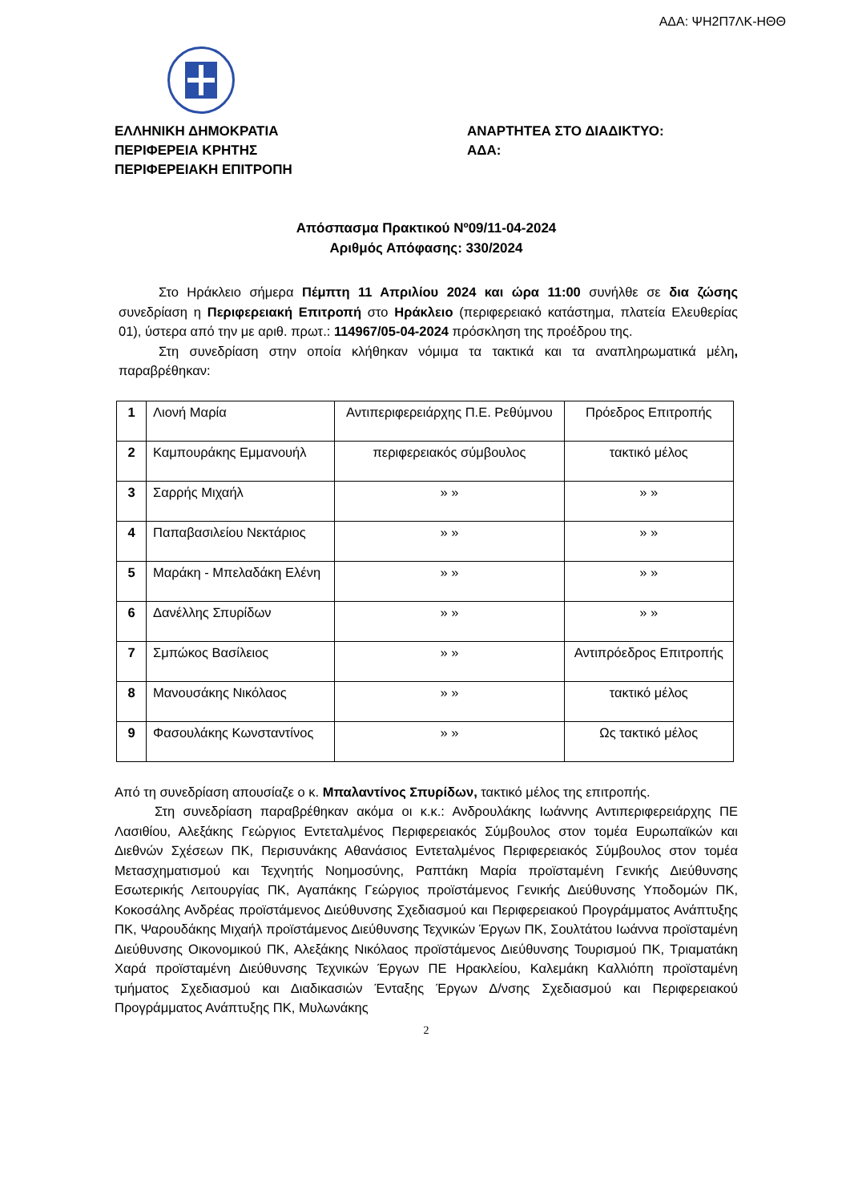ΑΔΑ: ΨΗ2Π7ΛΚ-ΗΘΘ
ΕΛΛΗΝΙΚΗ ΔΗΜΟΚΡΑΤΙΑ
ΠΕΡΙΦΕΡΕΙΑ ΚΡΗΤΗΣ
ΠΕΡΙΦΕΡΕΙΑΚΗ ΕΠΙΤΡΟΠΗ
ΑΝΑΡΤΗΤΕΑ ΣΤΟ ΔΙΑΔΙΚΤΥΟ:
ΑΔΑ:
Απόσπασμα Πρακτικού Νº09/11-04-2024
Αριθμός Απόφασης: 330/2024
Στο Ηράκλειο σήμερα Πέμπτη 11 Απριλίου 2024 και ώρα 11:00 συνήλθε σε δια ζώσης συνεδρίαση η Περιφερειακή Επιτροπή στο Ηράκλειο (περιφερειακό κατάστημα, πλατεία Ελευθερίας 01), ύστερα από την με αριθ. πρωτ.: 114967/05-04-2024 πρόσκληση της προέδρου της.
Στη συνεδρίαση στην οποία κλήθηκαν νόμιμα τα τακτικά και τα αναπληρωματικά μέλη, παραβρέθηκαν:
| 1 | Λιονή Μαρία | Αντιπεριφερειάρχης Π.Ε. Ρεθύμνου | Πρόεδρος Επιτροπής |
| 2 | Καμπουράκης Εμμανουήλ | περιφερειακός σύμβουλος | τακτικό μέλος |
| 3 | Σαρρής Μιχαήλ | » » | » » |
| 4 | Παπαβασιλείου Νεκτάριος | » » | » » |
| 5 | Μαράκη - Μπελαδάκη Ελένη | » » | » » |
| 6 | Δανέλλης Σπυρίδων | » » | » » |
| 7 | Σμπώκος Βασίλειος | » » | Αντιπρόεδρος Επιτροπής |
| 8 | Μανουσάκης Νικόλαος | » » | τακτικό μέλος |
| 9 | Φασουλάκης Κωνσταντίνος | » » | Ως τακτικό μέλος |
Από τη συνεδρίαση απουσίαζε ο κ. Μπαλαντίνος Σπυρίδων, τακτικό μέλος της επιτροπής.
Στη συνεδρίαση παραβρέθηκαν ακόμα οι κ.κ.: Ανδρουλάκης Ιωάννης Αντιπεριφερειάρχης ΠΕ Λασιθίου, Αλεξάκης Γεώργιος Εντεταλμένος Περιφερειακός Σύμβουλος στον τομέα Ευρωπαϊκών και Διεθνών Σχέσεων ΠΚ, Περισυνάκης Αθανάσιος Εντεταλμένος Περιφερειακός Σύμβουλος στον τομέα Μετασχηματισμού και Τεχνητής Νοημοσύνης, Ραπτάκη Μαρία προϊσταμένη Γενικής Διεύθυνσης Εσωτερικής Λειτουργίας ΠΚ, Αγαπάκης Γεώργιος προϊστάμενος Γενικής Διεύθυνσης Υποδομών ΠΚ, Κοκοσάλης Ανδρέας προϊστάμενος Διεύθυνσης Σχεδιασμού και Περιφερειακού Προγράμματος Ανάπτυξης ΠΚ, Ψαρουδάκης Μιχαήλ προϊστάμενος Διεύθυνσης Τεχνικών Έργων ΠΚ, Σουλτάτου Ιωάννα προϊσταμένη Διεύθυνσης Οικονομικού ΠΚ, Αλεξάκης Νικόλαος προϊστάμενος Διεύθυνσης Τουρισμού ΠΚ, Τριαματάκη Χαρά προϊσταμένη Διεύθυνσης Τεχνικών Έργων ΠΕ Ηρακλείου, Καλεμάκη Καλλιόπη προϊσταμένη τμήματος Σχεδιασμού και Διαδικασιών Ένταξης Έργων Δ/νσης Σχεδιασμού και Περιφερειακού Προγράμματος Ανάπτυξης ΠΚ, Μυλωνάκης
2